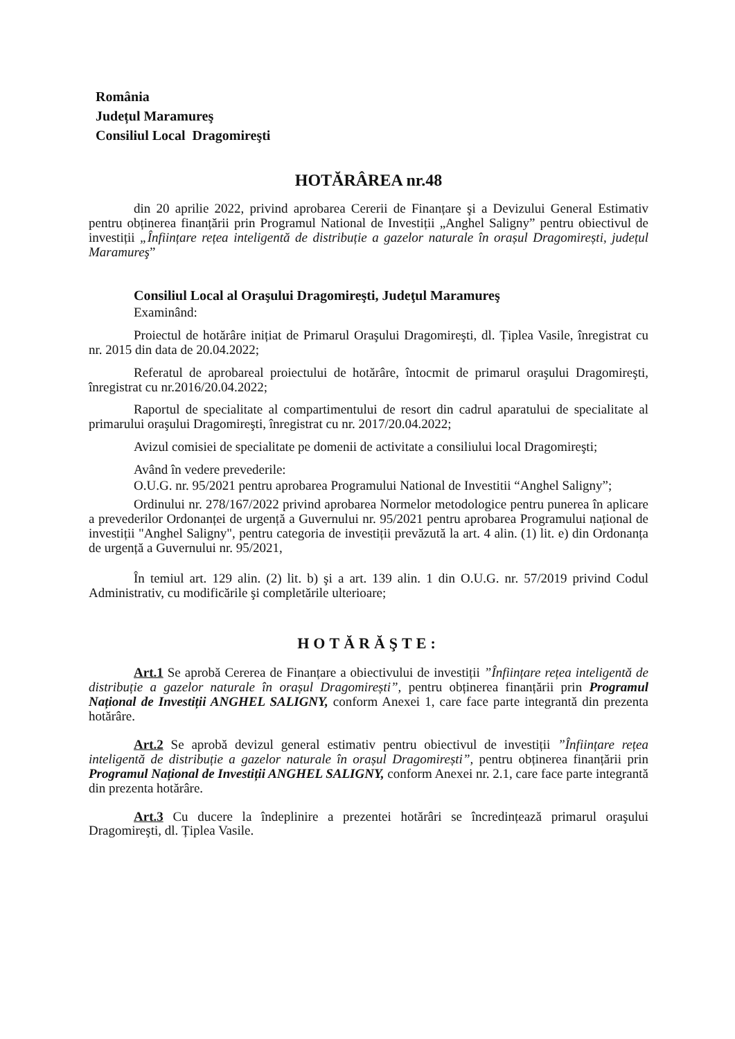România
Județul Maramureş
Consiliul Local Dragomireşti
HOTĂRÂREA nr.48
din 20 aprilie 2022, privind aprobarea Cererii de Finanțare şi a Devizului General Estimativ pentru obținerea finanțării prin Programul National de Investiții „Anghel Saligny” pentru obiectivul de investiții „Înființare rețea inteligentă de distribuție a gazelor naturale în orașul Dragomirești, județul Maramureş”
Consiliul Local al Oraşului Dragomireşti, Judeţul Maramureş
Examinând:
Proiectul de hotărâre inițiat de Primarul Oraşului Dragomireşti, dl. Țiplea Vasile, înregistrat cu nr. 2015 din data de 20.04.2022;
Referatul de aprobareal proiectului de hotărâre, întocmit de primarul oraşului Dragomireşti, înregistrat cu nr.2016/20.04.2022;
Raportul de specialitate al compartimentului de resort din cadrul aparatului de specialitate al primarului oraşului Dragomireşti, înregistrat cu nr. 2017/20.04.2022;
Avizul comisiei de specialitate pe domenii de activitate a consiliului local Dragomireşti;
Având în vedere prevederile:
O.U.G. nr. 95/2021 pentru aprobarea Programului National de Investitii “Anghel Saligny”;
Ordinului nr. 278/167/2022 privind aprobarea Normelor metodologice pentru punerea în aplicare a prevederilor Ordonanței de urgență a Guvernului nr. 95/2021 pentru aprobarea Programului național de investiții "Anghel Saligny", pentru categoria de investiții prevăzută la art. 4 alin. (1) lit. e) din Ordonanța de urgență a Guvernului nr. 95/2021,
În temiul art. 129 alin. (2) lit. b) şi a art. 139 alin. 1 din O.U.G. nr. 57/2019 privind Codul Administrativ, cu modificările şi completările ulterioare;
HOTĂRĂŞTE:
Art.1 Se aprobă Cererea de Finanțare a obiectivului de investiții ”Înființare rețea inteligentă de distribuție a gazelor naturale în orașul Dragomirești”, pentru obținerea finanțării prin Programul Național de Investiții ANGHEL SALIGNY, conform Anexei 1, care face parte integrantă din prezenta hotărâre.
Art.2 Se aprobă devizul general estimativ pentru obiectivul de investiții ”Înființare rețea inteligentă de distribuție a gazelor naturale în orașul Dragomirești”, pentru obținerea finanțării prin Programul Național de Investiții ANGHEL SALIGNY, conform Anexei nr. 2.1, care face parte integrantă din prezenta hotărâre.
Art.3 Cu ducere la îndeplinire a prezentei hotărâri se încredințează primarul oraşului Dragomireşti, dl. Țiplea Vasile.